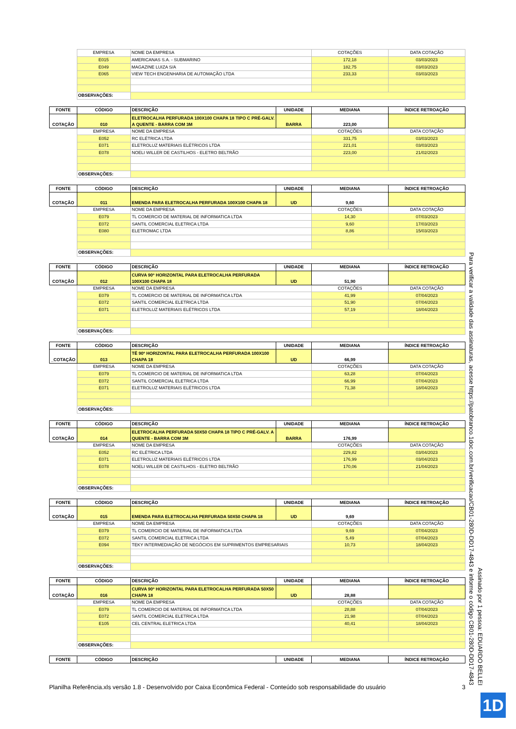| | EMPRESA | NOME DA EMPRESA | COTAÇÕES | DATA COTAÇÃO |
| | E015 | AMERICANAS S.A. - SUBMARINO | 172,18 | 03/03/2023 |
| | E049 | MAGAZINE LUIZA S/A | 182,75 | 03/03/2023 |
| | E065 | VIEW TECH ENGENHARIA DE AUTOMAÇÃO LTDA | 233,33 | 03/03/2023 |
| | OBSERVAÇÕES: | | | |
| FONTE | CÓDIGO | DESCRIÇÃO | UNIDADE | MEDIANA | ÍNDICE RETROAÇÃO |
| --- | --- | --- | --- | --- | --- |
| COTAÇÃO | 010 | ELETROCALHA PERFURADA 100X100 CHAPA 18 TIPO C PRÉ-GALV. A QUENTE - BARRA COM 3M | BARRA | 223,00 | |
| | EMPRESA | NOME DA EMPRESA | | COTAÇÕES | DATA COTAÇÃO |
| | E052 | RC ELÉTRICA LTDA | | 331,75 | 03/03/2023 |
| | E071 | ELETROLUZ MATERIAIS ELÉTRICOS LTDA | | 221,01 | 03/03/2023 |
| | E078 | NOELI WILLER DE CASTILHOS - ELETRO BELTRÃO | | 223,00 | 21/02/2023 |
| | OBSERVAÇÕES: | | | | |
| FONTE | CÓDIGO | DESCRIÇÃO | UNIDADE | MEDIANA | ÍNDICE RETROAÇÃO |
| --- | --- | --- | --- | --- | --- |
| COTAÇÃO | 011 | EMENDA PARA ELETROCALHA PERFURADA 100X100 CHAPA 18 | UD | 9,60 | |
| | EMPRESA | NOME DA EMPRESA | | COTAÇÕES | DATA COTAÇÃO |
| | E079 | TL COMERCIO DE MATERIAL DE INFORMATICA LTDA | | 14,30 | 07/03/2023 |
| | E072 | SANTIL COMERCIAL ELETRICA LTDA | | 9,60 | 17/03/2023 |
| | E080 | ELETROMAC LTDA | | 8,86 | 15/03/2023 |
| | OBSERVAÇÕES: | | | | |
| FONTE | CÓDIGO | DESCRIÇÃO | UNIDADE | MEDIANA | ÍNDICE RETROAÇÃO |
| --- | --- | --- | --- | --- | --- |
| COTAÇÃO | 012 | CURVA 90º HORIZONTAL PARA ELETROCALHA PERFURADA 100X100 CHAPA 18 | UD | 51,90 | |
| | EMPRESA | NOME DA EMPRESA | | COTAÇÕES | DATA COTAÇÃO |
| | E079 | TL COMERCIO DE MATERIAL DE INFORMATICA LTDA | | 41,99 | 07/04/2023 |
| | E072 | SANTIL COMERCIAL ELETRICA LTDA | | 51,90 | 07/04/2023 |
| | E071 | ELETROLUZ MATERIAIS ELÉTRICOS LTDA | | 57,19 | 18/04/2023 |
| | OBSERVAÇÕES: | | | | |
| FONTE | CÓDIGO | DESCRIÇÃO | UNIDADE | MEDIANA | ÍNDICE RETROAÇÃO |
| --- | --- | --- | --- | --- | --- |
| _COTAÇÃO | 013 | TÊ 90º HORIZONTAL PARA ELETROCALHA PERFURADA 100X100 CHAPA 18 | UD | 66,99 | |
| | EMPRESA | NOME DA EMPRESA | | COTAÇÕES | DATA COTAÇÃO |
| | E079 | TL COMERCIO DE MATERIAL DE INFORMATICA LTDA | | 63,28 | 07/04/2023 |
| | E072 | SANTIL COMERCIAL ELETRICA LTDA | | 66,99 | 07/04/2023 |
| | E071 | ELETROLUZ MATERIAIS ELÉTRICOS LTDA | | 71,38 | 18/04/2023 |
| | OBSERVAÇÕES: | | | | |
| FONTE | CÓDIGO | DESCRIÇÃO | UNIDADE | MEDIANA | ÍNDICE RETROAÇÃO |
| --- | --- | --- | --- | --- | --- |
| COTAÇÃO | 014 | ELETROCALHA PERFURADA 50X50 CHAPA 18 TIPO C PRÉ-GALV. A QUENTE - BARRA COM 3M | BARRA | 176,99 | |
| | EMPRESA | NOME DA EMPRESA | | COTAÇÕES | DATA COTAÇÃO |
| | E052 | RC ELÉTRICA LTDA | | 229,82 | 03/04/2023 |
| | E071 | ELETROLUZ MATERIAIS ELÉTRICOS LTDA | | 176,99 | 03/04/2023 |
| | E078 | NOELI WILLER DE CASTILHOS - ELETRO BELTRÃO | | 170,06 | 21/04/2023 |
| | OBSERVAÇÕES: | | | | |
| FONTE | CÓDIGO | DESCRIÇÃO | UNIDADE | MEDIANA | ÍNDICE RETROAÇÃO |
| --- | --- | --- | --- | --- | --- |
| COTAÇÃO | 015 | EMENDA PARA ELETROCALHA PERFURADA 50X50 CHAPA 18 | UD | 9,69 | |
| | EMPRESA | NOME DA EMPRESA | | COTAÇÕES | DATA COTAÇÃO |
| | E079 | TL COMERCIO DE MATERIAL DE INFORMATICA LTDA | | 9,69 | 07/04/2023 |
| | E072 | SANTIL COMERCIAL ELETRICA LTDA | | 5,49 | 07/04/2023 |
| | E094 | TEKY INTERMEDIAÇÃO DE NEGÓCIOS EM SUPRIMENTOS EMPRESARIAIS | | 10,73 | 18/04/2023 |
| | OBSERVAÇÕES: | | | | |
| FONTE | CÓDIGO | DESCRIÇÃO | UNIDADE | MEDIANA | ÍNDICE RETROAÇÃO |
| --- | --- | --- | --- | --- | --- |
| COTAÇÃO | 016 | CURVA 90º HORIZONTAL PARA ELETROCALHA PERFURADA 50X50 CHAPA 18 | UD | 28,88 | |
| | EMPRESA | NOME DA EMPRESA | | COTAÇÕES | DATA COTAÇÃO |
| | E079 | TL COMERCIO DE MATERIAL DE INFORMATICA LTDA | | 28,88 | 07/04/2023 |
| | E072 | SANTIL COMERCIAL ELETRICA LTDA | | 21,98 | 07/04/2023 |
| | E105 | CEL CENTRAL ELETRICA LTDA | | 40,41 | 18/04/2023 |
| | OBSERVAÇÕES: | | | | |
| FONTE | CÓDIGO | DESCRIÇÃO | UNIDADE | MEDIANA | ÍNDICE RETROAÇÃO |
| --- | --- | --- | --- | --- | --- |
Planilha Referência.xls versão 1.8 - Desenvolvido por Caixa Econômica Federal - Conteúdo sob responsabilidade do usuário 3
Assinado por 1 pessoa: EDUARDO BELLEI
Para verificar a validade das assinaturas, acesse https://patobranco.1doc.com.br/verificacao/CB01-280D-DD17-4843 e informe o código CB01-280D-DD17-4843
1D